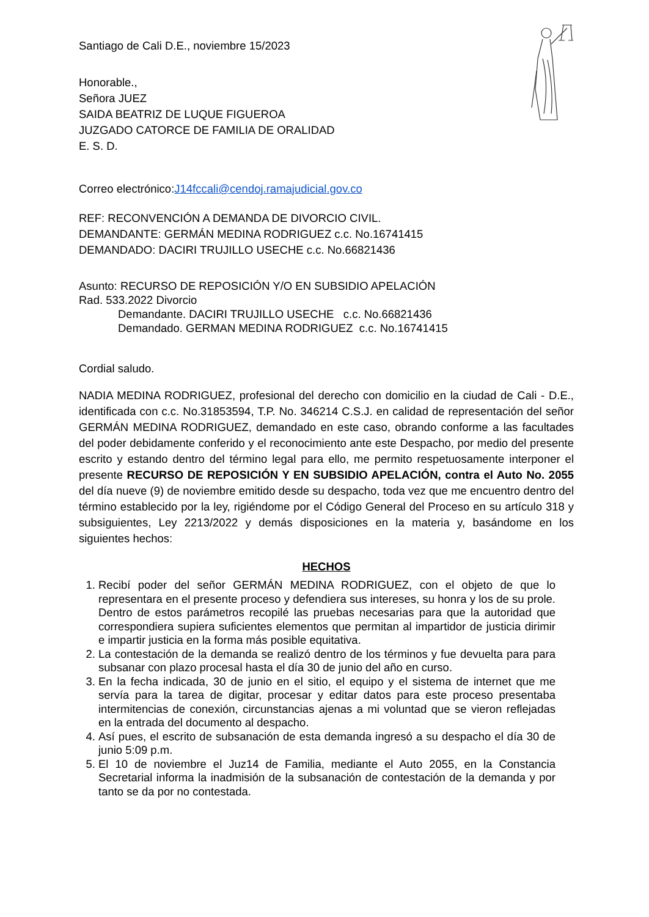Santiago de Cali D.E., noviembre 15/2023
Honorable.,
Señora JUEZ
SAIDA BEATRIZ DE LUQUE FIGUEROA
JUZGADO CATORCE DE FAMILIA DE ORALIDAD
E. S. D.
Correo electrónico:J14fccali@cendoj.ramajudicial.gov.co
REF: RECONVENCIÓN A DEMANDA DE DIVORCIO CIVIL.
DEMANDANTE: GERMÁN MEDINA RODRIGUEZ c.c. No.16741415
DEMANDADO: DACIRI TRUJILLO USECHE c.c. No.66821436
Asunto: RECURSO DE REPOSICIÓN Y/O EN SUBSIDIO APELACIÓN
Rad. 533.2022 Divorcio
Demandante. DACIRI TRUJILLO USECHE c.c. No.66821436
Demandado. GERMAN MEDINA RODRIGUEZ c.c. No.16741415
Cordial saludo.
NADIA MEDINA RODRIGUEZ, profesional del derecho con domicilio en la ciudad de Cali - D.E., identificada con c.c. No.31853594, T.P. No. 346214 C.S.J. en calidad de representación del señor GERMÁN MEDINA RODRIGUEZ, demandado en este caso, obrando conforme a las facultades del poder debidamente conferido y el reconocimiento ante este Despacho, por medio del presente escrito y estando dentro del término legal para ello, me permito respetuosamente interponer el presente RECURSO DE REPOSICIÓN Y EN SUBSIDIO APELACIÓN, contra el Auto No. 2055 del día nueve (9) de noviembre emitido desde su despacho, toda vez que me encuentro dentro del término establecido por la ley, rigiéndome por el Código General del Proceso en su artículo 318 y subsiguientes, Ley 2213/2022 y demás disposiciones en la materia y, basándome en los siguientes hechos:
HECHOS
1. Recibí poder del señor GERMÁN MEDINA RODRIGUEZ, con el objeto de que lo representara en el presente proceso y defendiera sus intereses, su honra y los de su prole. Dentro de estos parámetros recopilé las pruebas necesarias para que la autoridad que correspondiera supiera suficientes elementos que permitan al impartidor de justicia dirimir e impartir justicia en la forma más posible equitativa.
2. La contestación de la demanda se realizó dentro de los términos y fue devuelta para para subsanar con plazo procesal hasta el día 30 de junio del año en curso.
3. En la fecha indicada, 30 de junio en el sitio, el equipo y el sistema de internet que me servía para la tarea de digitar, procesar y editar datos para este proceso presentaba intermitencias de conexión, circunstancias ajenas a mi voluntad que se vieron reflejadas en la entrada del documento al despacho.
4. Así pues, el escrito de subsanación de esta demanda ingresó a su despacho el día 30 de junio 5:09 p.m.
5. El 10 de noviembre el Juz14 de Familia, mediante el Auto 2055, en la Constancia Secretarial informa la inadmisión de la subsanación de contestación de la demanda y por tanto se da por no contestada.